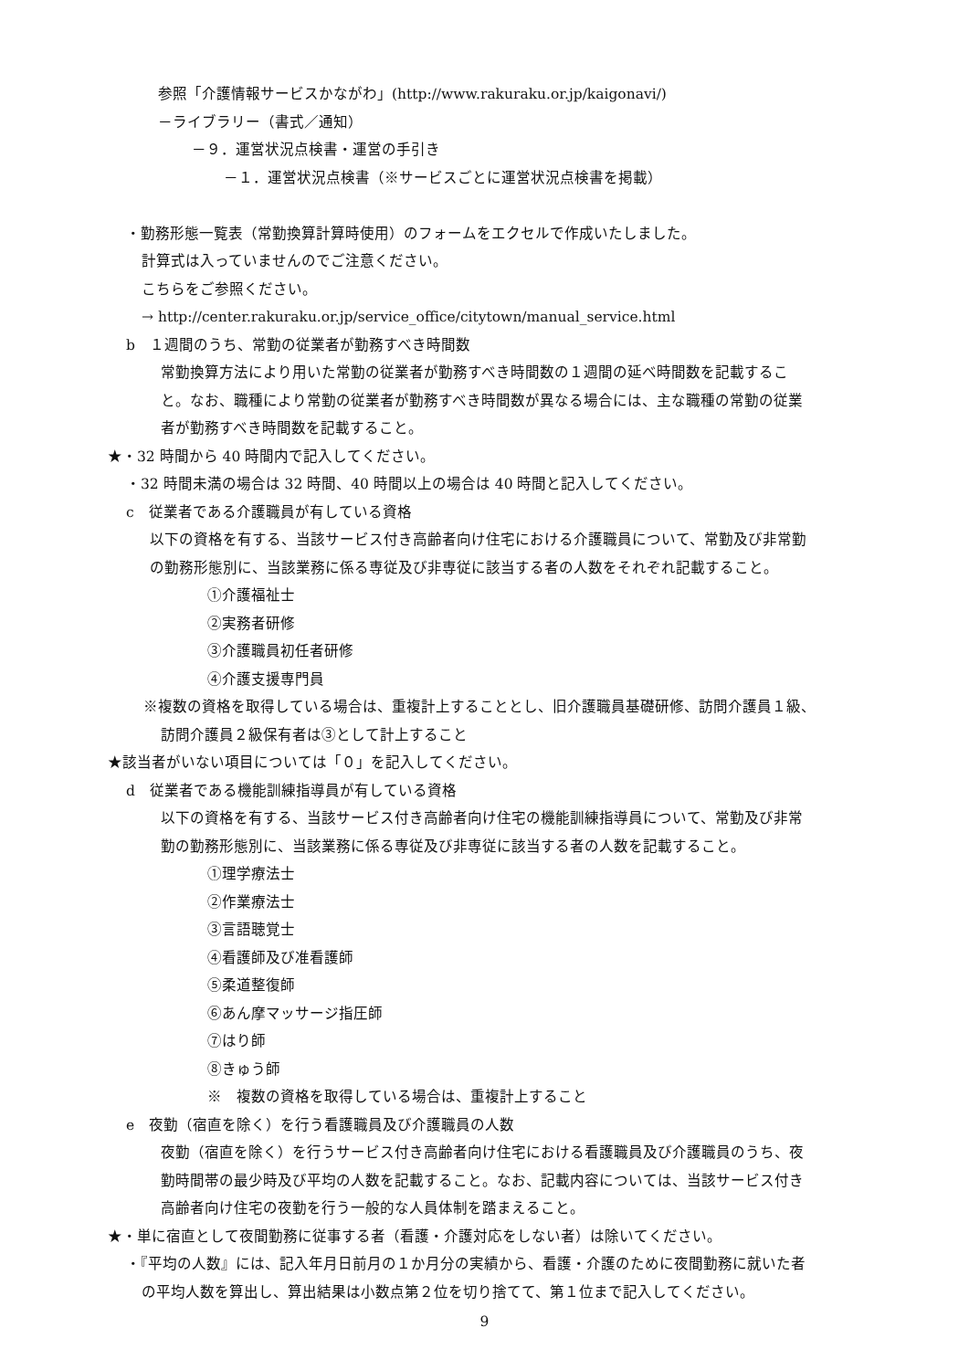参照「介護情報サービスかながわ」(http://www.rakuraku.or.jp/kaigonavi/)
－ライブラリー（書式／通知）
－９．運営状況点検書・運営の手引き
－１．運営状況点検書（※サービスごとに運営状況点検書を掲載）
・勤務形態一覧表（常勤換算計算時使用）のフォームをエクセルで作成いたしました。
計算式は入っていませんのでご注意ください。
こちらをご参照ください。
→ http://center.rakuraku.or.jp/service_office/citytown/manual_service.html
b　１週間のうち、常勤の従業者が勤務すべき時間数
常勤換算方法により用いた常勤の従業者が勤務すべき時間数の１週間の延べ時間数を記載するこ
と。なお、職種により常勤の従業者が勤務すべき時間数が異なる場合には、主な職種の常勤の従業
者が勤務すべき時間数を記載すること。
★・32 時間から 40 時間内で記入してください。
・32 時間未満の場合は 32 時間、40 時間以上の場合は 40 時間と記入してください。
c　従業者である介護職員が有している資格
以下の資格を有する、当該サービス付き高齢者向け住宅における介護職員について、常勤及び非常勤
の勤務形態別に、当該業務に係る専従及び非専従に該当する者の人数をそれぞれ記載すること。
①介護福祉士
②実務者研修
③介護職員初任者研修
④介護支援専門員
※複数の資格を取得している場合は、重複計上することとし、旧介護職員基礎研修、訪問介護員１級、
訪問介護員２級保有者は③として計上すること
★該当者がいない項目については「０」を記入してください。
d　従業者である機能訓練指導員が有している資格
以下の資格を有する、当該サービス付き高齢者向け住宅の機能訓練指導員について、常勤及び非常
勤の勤務形態別に、当該業務に係る専従及び非専従に該当する者の人数を記載すること。
①理学療法士
②作業療法士
③言語聴覚士
④看護師及び准看護師
⑤柔道整復師
⑥あん摩マッサージ指圧師
⑦はり師
⑧きゅう師
※　複数の資格を取得している場合は、重複計上すること
e　夜勤（宿直を除く）を行う看護職員及び介護職員の人数
夜勤（宿直を除く）を行うサービス付き高齢者向け住宅における看護職員及び介護職員のうち、夜
勤時間帯の最少時及び平均の人数を記載すること。なお、記載内容については、当該サービス付き
高齢者向け住宅の夜勤を行う一般的な人員体制を踏まえること。
★・単に宿直として夜間勤務に従事する者（看護・介護対応をしない者）は除いてください。
・『平均の人数』には、記入年月日前月の１か月分の実績から、看護・介護のために夜間勤務に就いた者
の平均人数を算出し、算出結果は小数点第２位を切り捨てて、第１位まで記入してください。
9